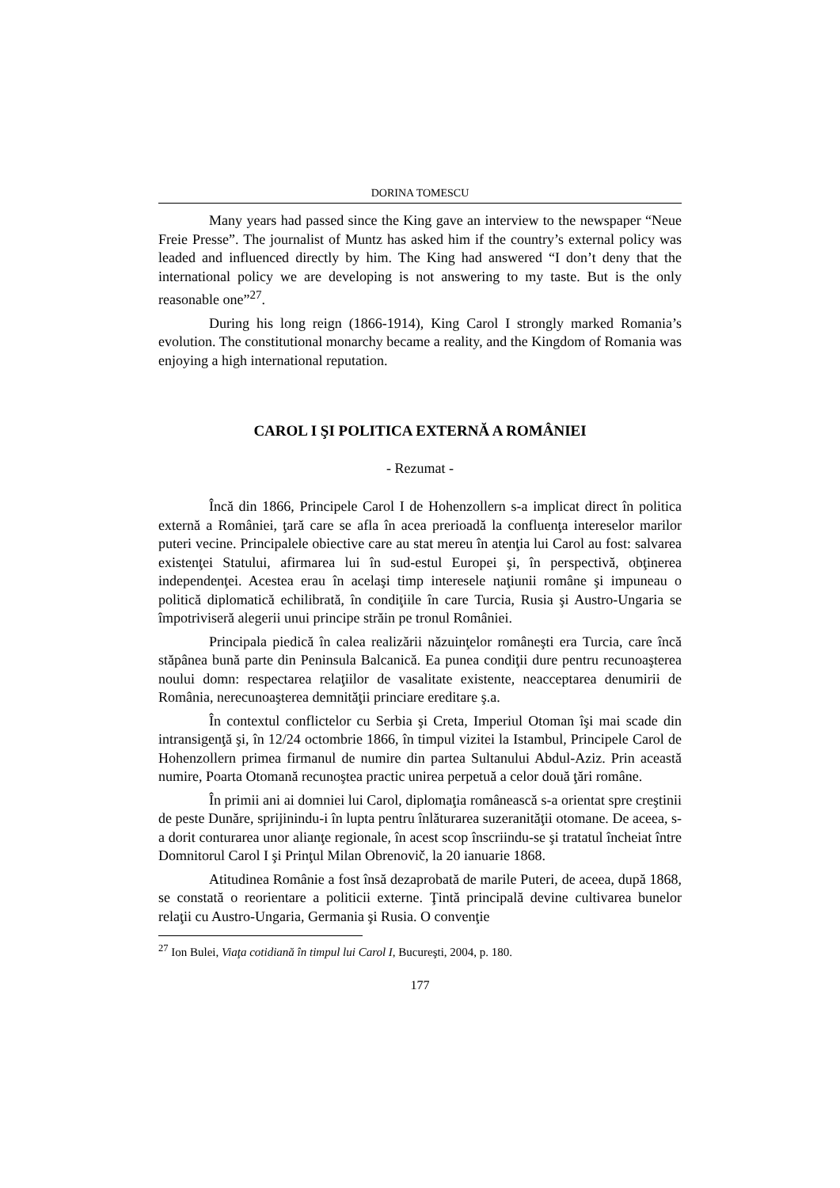DORINA TOMESCU
Many years had passed since the King gave an interview to the newspaper “Neue Freie Presse”. The journalist of Muntz has asked him if the country’s external policy was leaded and influenced directly by him. The King had answered “I don’t deny that the international policy we are developing is not answering to my taste. But is the only reasonable one”<sup>27</sup>.
During his long reign (1866-1914), King Carol I strongly marked Romania’s evolution. The constitutional monarchy became a reality, and the Kingdom of Romania was enjoying a high international reputation.
CAROL I ŞI POLITICA EXTERNĂ A ROMÂNIEI
- Rezumat -
Încă din 1866, Principele Carol I de Hohenzollern s-a implicat direct în politica externă a României, ţară care se afla în acea prerioadă la confluenţa intereselor marilor puteri vecine. Principalele obiective care au stat mereu în atenţia lui Carol au fost: salvarea existenţei Statului, afirmarea lui în sud-estul Europei şi, în perspectivă, obţinerea independenţei. Acestea erau în acelaşi timp interesele naţiunii române şi impuneau o politică diplomatică echilibrată, în condiţiile în care Turcia, Rusia şi Austro-Ungaria se împotriviseră alegerii unui principe străin pe tronul României.
Principala piedică în calea realizării năzuinţelor româneşti era Turcia, care încă stăpânea bună parte din Peninsula Balcanică. Ea punea condiţii dure pentru recunoaşterea noului domn: respectarea relaţiilor de vasalitate existente, neacceptarea denumirii de România, nerecunoaşterea demnităţii princiare ereditare ş.a.
În contextul conflictelor cu Serbia şi Creta, Imperiul Otoman îşi mai scade din intransigenţă şi, în 12/24 octombrie 1866, în timpul vizitei la Istambul, Principele Carol de Hohenzollern primea firmanul de numire din partea Sultanului Abdul-Aziz. Prin această numire, Poarta Otomană recunoştea practic unirea perpetuă a celor două ţări române.
În primii ani ai domniei lui Carol, diplomaţia românească s-a orientat spre creştinii de peste Dunăre, sprijinindu-i în lupta pentru înlăturarea suzeranităţii otomane. De aceea, s-a dorit conturarea unor alianţe regionale, în acest scop înscriindu-se şi tratatul încheiat între Domnitorul Carol I şi Prinţul Milan Obrenovič, la 20 ianuarie 1868.
Atitudinea Românie a fost însă dezaprobată de marile Puteri, de aceea, după 1868, se constată o reorientare a politicii externe. Ţintă principală devine cultivarea bunelor relaţii cu Austro-Ungaria, Germania şi Rusia. O convenţie
<sup>27</sup> Ion Bulei, Viaţa cotidiană în timpul lui Carol I, Bucureşti, 2004, p. 180.
177